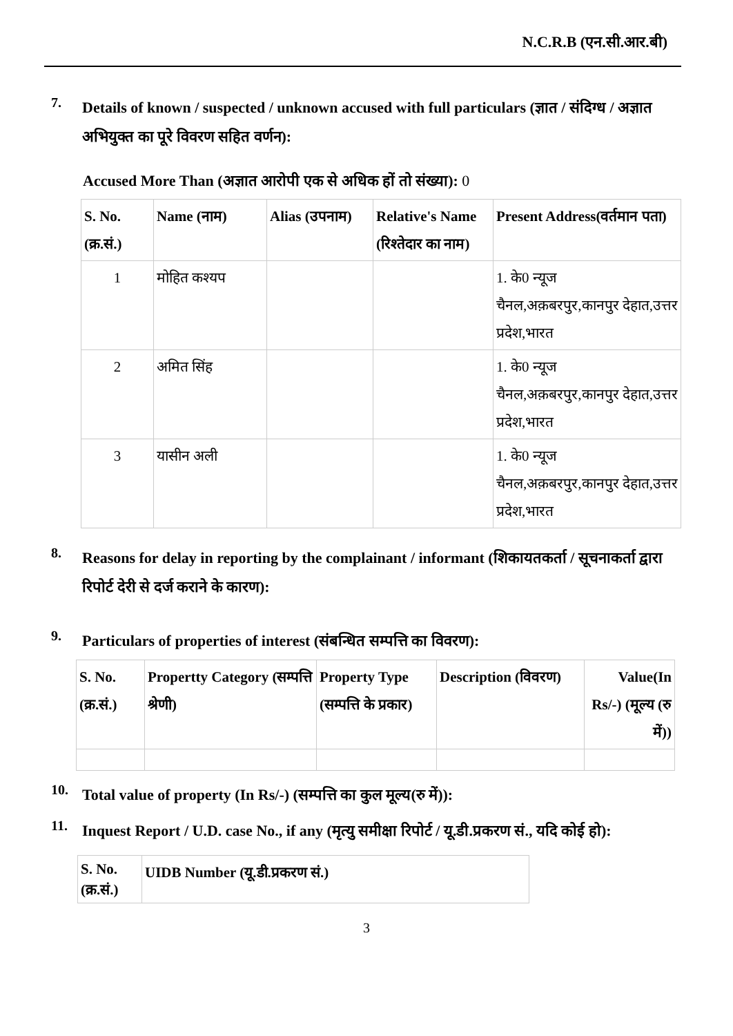N.C.R.B (एन.सी.आर.बी)
7.
Details of known / suspected / unknown accused with full particulars (ज्ञात / संदिग्ध / अज्ञात अभियुक्त का पूरे विवरण सहित वर्णन):
Accused More Than (अज्ञात आरोपी एक से अधिक हों तो संख्या): 0
| S. No. (क्र.सं.) | Name (नाम) | Alias (उपनाम) | Relative's Name (रिश्तेदार का नाम) | Present Address(वर्तमान पता) |
| --- | --- | --- | --- | --- |
| 1 | मोहित कश्यप | | | 1. के0 न्यूज चैनल,अक़बरपुर,कानपुर देहात,उत्तर प्रदेश,भारत |
| 2 | अमित सिंह | | | 1. के0 न्यूज चैनल,अक़बरपुर,कानपुर देहात,उत्तर प्रदेश,भारत |
| 3 | यासीन अली | | | 1. के0 न्यूज चैनल,अक़बरपुर,कानपुर देहात,उत्तर प्रदेश,भारत |
8.
Reasons for delay in reporting by the complainant / informant (शिकायतकर्ता / सूचनाकर्ता द्वारा रिपोर्ट देरी से दर्ज कराने के कारण):
9.
Particulars of properties of interest (संबन्धित सम्पत्ति का विवरण):
| S. No. (क्र.सं.) | Propertty Category (सम्पत्ति श्रेणी) | Property Type (सम्पत्ति के प्रकार) | Description (विवरण) | Value(In Rs/-) (मूल्य (रु में)) |
| --- | --- | --- | --- | --- |
10.
Total value of property (In Rs/-) (सम्पत्ति का कुल मूल्य(रु में)):
11.
Inquest Report / U.D. case No., if any (मृत्यु समीक्षा रिपोर्ट / यू.डी.प्रकरण सं., यदि कोई हो):
| S. No. (क्र.सं.) | UIDB Number (यू.डी.प्रकरण सं.) |
| --- | --- |
3